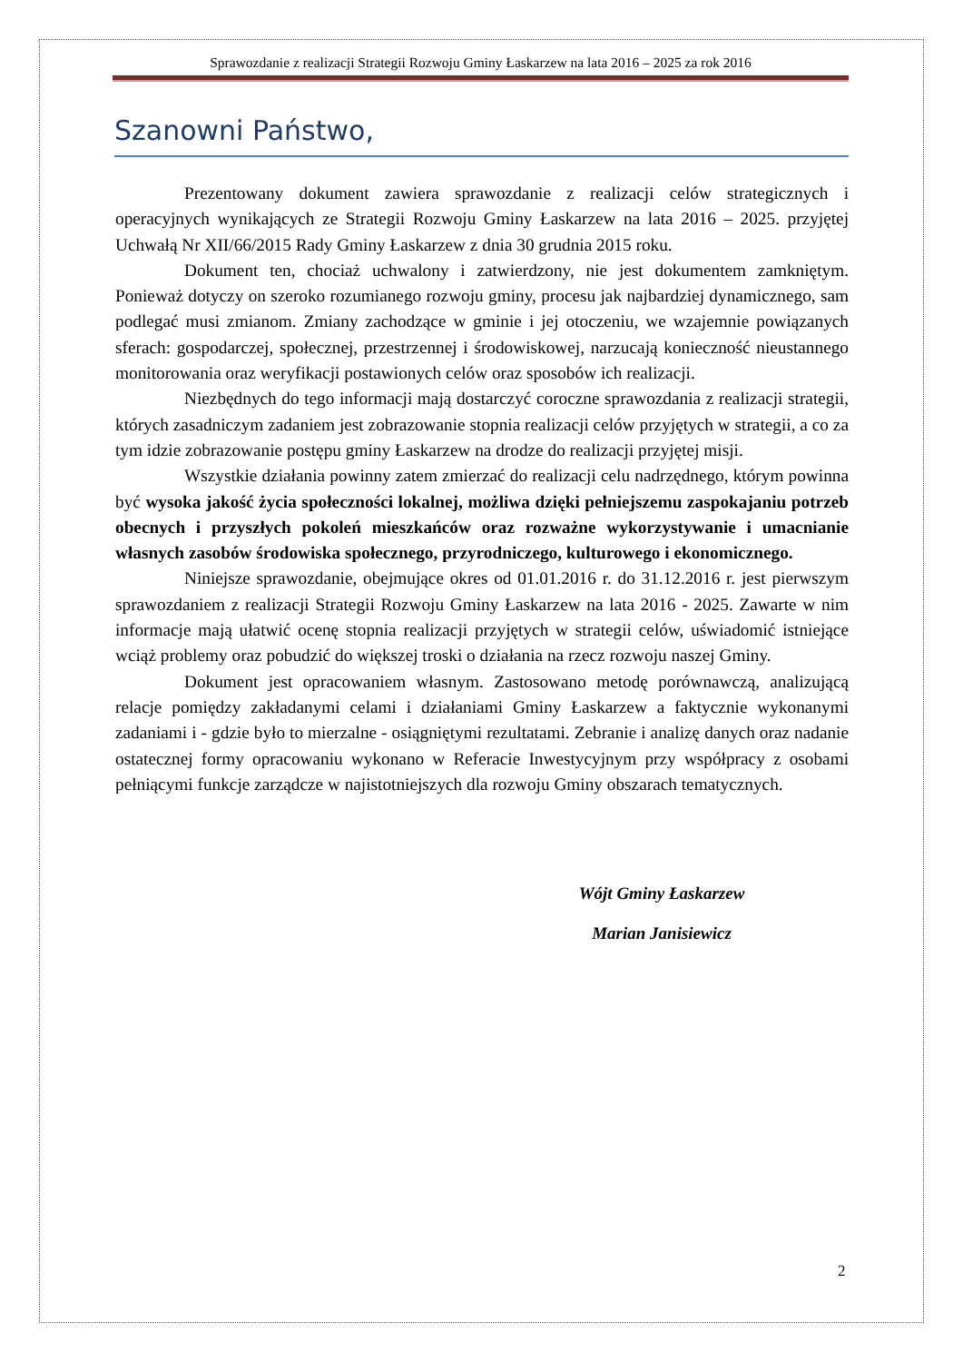Sprawozdanie z realizacji Strategii Rozwoju Gminy Łaskarzew na lata 2016 – 2025 za rok 2016
Szanowni Państwo,
Prezentowany dokument zawiera sprawozdanie z realizacji celów strategicznych i operacyjnych wynikających ze Strategii Rozwoju Gminy Łaskarzew na lata 2016 – 2025. przyjętej Uchwałą Nr XII/66/2015 Rady Gminy Łaskarzew z dnia 30 grudnia 2015 roku.
Dokument ten, chociaż uchwalony i zatwierdzony, nie jest dokumentem zamkniętym. Ponieważ dotyczy on szeroko rozumianego rozwoju gminy, procesu jak najbardziej dynamicznego, sam podlegać musi zmianom. Zmiany zachodzące w gminie i jej otoczeniu, we wzajemnie powiązanych sferach: gospodarczej, społecznej, przestrzennej i środowiskowej, narzucają konieczność nieustannego monitorowania oraz weryfikacji postawionych celów oraz sposobów ich realizacji.
Niezbędnych do tego informacji mają dostarczyć coroczne sprawozdania z realizacji strategii, których zasadniczym zadaniem jest zobrazowanie stopnia realizacji celów przyjętych w strategii, a co za tym idzie zobrazowanie postępu gminy Łaskarzew na drodze do realizacji przyjętej misji.
Wszystkie działania powinny zatem zmierzać do realizacji celu nadrzędnego, którym powinna być wysoka jakość życia społeczności lokalnej, możliwa dzięki pełniejszemu zaspokajaniu potrzeb obecnych i przyszłych pokoleń mieszkańców oraz rozważne wykorzystywanie i umacnianie własnych zasobów środowiska społecznego, przyrodniczego, kulturowego i ekonomicznego.
Niniejsze sprawozdanie, obejmujące okres od 01.01.2016 r. do 31.12.2016 r. jest pierwszym sprawozdaniem z realizacji Strategii Rozwoju Gminy Łaskarzew na lata 2016 - 2025. Zawarte w nim informacje mają ułatwić ocenę stopnia realizacji przyjętych w strategii celów, uświadomić istniejące wciąż problemy oraz pobudzić do większej troski o działania na rzecz rozwoju naszej Gminy.
Dokument jest opracowaniem własnym. Zastosowano metodę porównawczą, analizującą relacje pomiędzy zakładanymi celami i działaniami Gminy Łaskarzew a faktycznie wykonanymi zadaniami i - gdzie było to mierzalne - osiągniętymi rezultatami. Zebranie i analizę danych oraz nadanie ostatecznej formy opracowaniu wykonano w Referacie Inwestycyjnym przy współpracy z osobami pełniącymi funkcje zarządcze w najistotniejszych dla rozwoju Gminy obszarach tematycznych.
Wójt Gminy Łaskarzew
Marian Janisiewicz
2